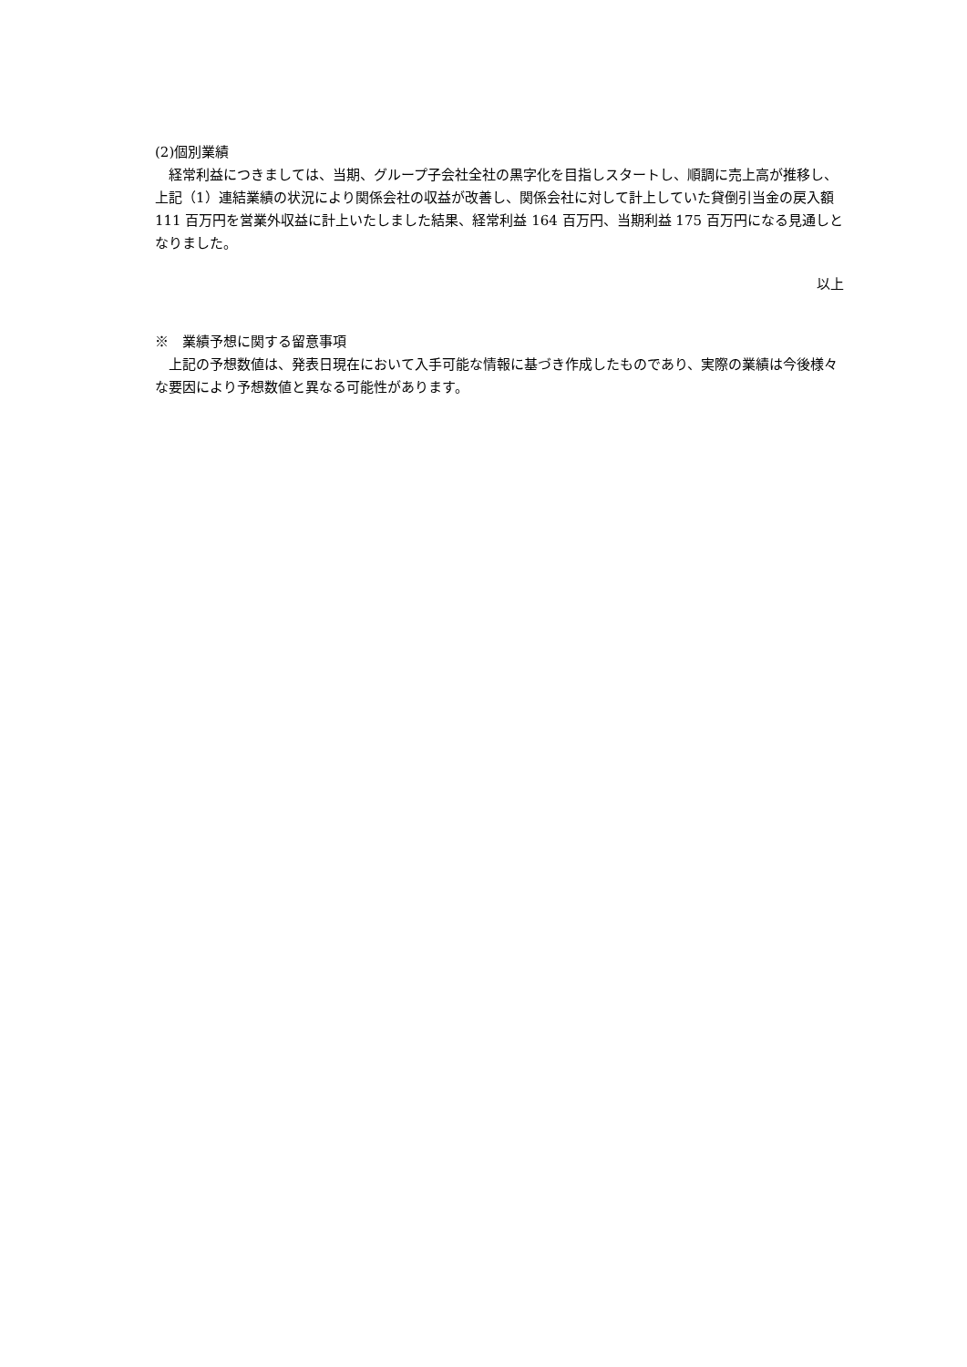(2)個別業績
　経常利益につきましては、当期、グループ子会社全社の黒字化を目指しスタートし、順調に売上高が推移し、上記（1）連結業績の状況により関係会社の収益が改善し、関係会社に対して計上していた貸倒引当金の戻入額 111 百万円を営業外収益に計上いたしました結果、経常利益 164 百万円、当期利益 175 百万円になる見通しとなりました。
以上
※　業績予想に関する留意事項
　上記の予想数値は、発表日現在において入手可能な情報に基づき作成したものであり、実際の業績は今後様々な要因により予想数値と異なる可能性があります。